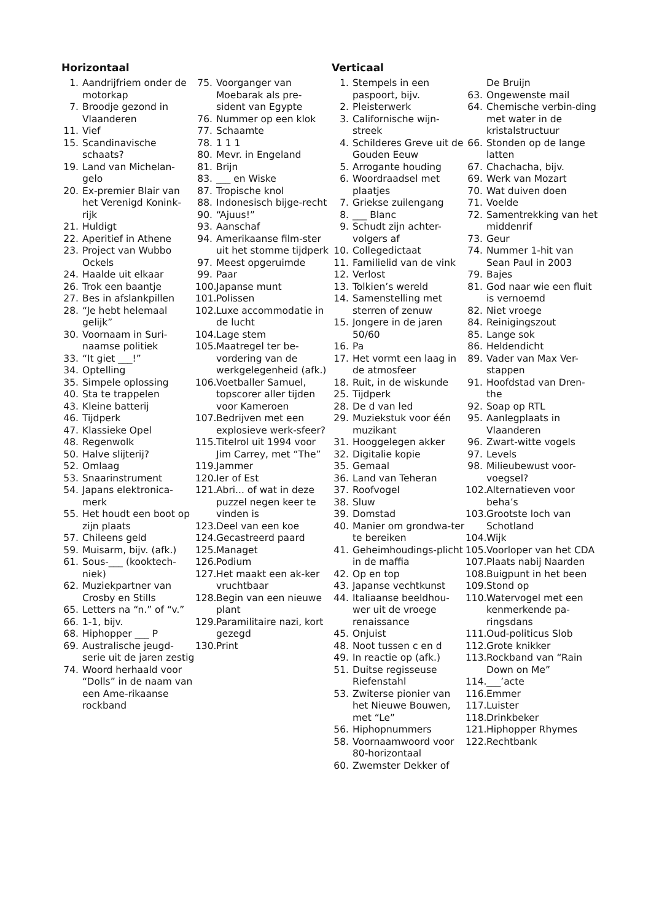Horizontaal
1. Aandrijfriem onder de motorkap
7. Broodje gezond in Vlaanderen
11. Vief
15. Scandinavische schaats?
19. Land van Michelan-gelo
20. Ex-premier Blair van het Verenigd Konink-rijk
21. Huldigt
22. Aperitief in Athene
23. Project van Wubbo Ockels
24. Haalde uit elkaar
26. Trok een baantje
27. Bes in afslankpillen
28. “Je hebt helemaal gelijk”
30. Voornaam in Suri-naamse politiek
33. “It giet ___!”
34. Optelling
35. Simpele oplossing
40. Sta te trappelen
43. Kleine batterij
46. Tijdperk
47. Klassieke Opel
48. Regenwolk
50. Halve slijterij?
52. Omlaag
53. Snaarinstrument
54. Japans elektronica-merk
55. Het houdt een boot op zijn plaats
57. Chileens geld
59. Muisarm, bijv. (afk.)
61. Sous-___ (kooktech-niek)
62. Muziekpartner van Crosby en Stills
65. Letters na “n.” of “v.”
66. 1-1, bijv.
68. Hiphopper ___ P
69. Australische jeugd-serie uit de jaren zestig
74. Woord herhaald voor “Dolls” in de naam van een Ame-rikaanse rockband
75. Voorganger van Moebarak als pre-sident van Egypte
76. Nummer op een klok
77. Schaamte
78. 1 1 1
80. Mevr. in Engeland
81. Brijn
83. ___ en Wiske
87. Tropische knol
88. Indonesisch bijge-recht
90. “Ajuus!”
93. Aanschaf
94. Amerikaanse film-ster uit het stomme tijdperk
97. Meest opgeruimde
99. Paar
100. Japanse munt
101. Polissen
102. Luxe accommodatie in de lucht
104. Lage stem
105. Maatregel ter be-vordering van de werkgelegenheid (afk.)
106. Voetballer Samuel, topscorer aller tijden voor Kameroen
107. Bedrijven met een explosieve werk-sfeer?
115. Titelrol uit 1994 voor Jim Carrey, met “The”
119. Jammer
120. Ier of Est
121. Abri... of wat in deze puzzel negen keer te vinden is
123. Deel van een koe
124. Gecastreerd paard
125. Managet
126. Podium
127. Het maakt een ak-ker vruchtbaar
128. Begin van een nieuwe plant
129. Paramilitaire nazi, kort gezegd
130. Print
Verticaal
1. Stempels in een paspoort, bijv.
2. Pleisterwerk
3. Californische wijn-streek
4. Schilderes Greve uit de Gouden Eeuw
5. Arrogante houding
6. Woordraadsel met plaatjes
7. Griekse zuilengang
8. ___ Blanc
9. Schudt zijn achter-volgers af
10. Collegedictaat
11. Familielid van de vink
12. Verlost
13. Tolkien’s wereld
14. Samenstelling met sterren of zenuw
15. Jongere in de jaren 50/60
16. Pa
17. Het vormt een laag in de atmosfeer
18. Ruit, in de wiskunde
25. Tijdperk
28. De d van led
29. Muziekstuk voor één muzikant
31. Hooggelegen akker
32. Digitalie kopie
35. Gemaal
36. Land van Teheran
37. Roofvogel
38. Sluw
39. Domstad
40. Manier om grondwa-ter te bereiken
41. Geheimhoudings-plicht in de maffia
42. Op en top
43. Japanse vechtkunst
44. Italiaanse beeldhou-wer uit de vroege renaissance
45. Onjuist
48. Noot tussen c en d
49. In reactie op (afk.)
51. Duitse regisseuse Riefenstahl
53. Zwiterse pionier van het Nieuwe Bouwen, met “Le”
56. Hiphopnummers
58. Voornaamwoord voor 80-horizontaal
60. Zwemster Dekker of
De Bruijn
63. Ongewenste mail
64. Chemische verbin-ding met water in de kristalstructuur
66. Stonden op de lange latten
67. Chachacha, bijv.
69. Werk van Mozart
70. Wat duiven doen
71. Voelde
72. Samentrekking van het middenrif
73. Geur
74. Nummer 1-hit van Sean Paul in 2003
79. Bajes
81. God naar wie een fluit is vernoemd
82. Niet vroege
84. Reinigingszout
85. Lange sok
86. Heldendicht
89. Vader van Max Ver-stappen
91. Hoofdstad van Dren-the
92. Soap op RTL
95. Aanlegplaats in Vlaanderen
96. Zwart-witte vogels
97. Levels
98. Milieubewust voor-voegsel?
102. Alternatieven voor beha’s
103. Grootste loch van Schotland
104. Wijk
105. Voorloper van het CDA
107. Plaats nabij Naarden
108. Buigpunt in het been
109. Stond op
110. Watervogel met een kenmerkende pa-ringsdans
111. Oud-politicus Slob
112. Grote knikker
113. Rockband van “Rain Down on Me”
114. ___’acte
116. Emmer
117. Luister
118. Drinkbeker
121. Hiphopper Rhymes
122. Rechtbank